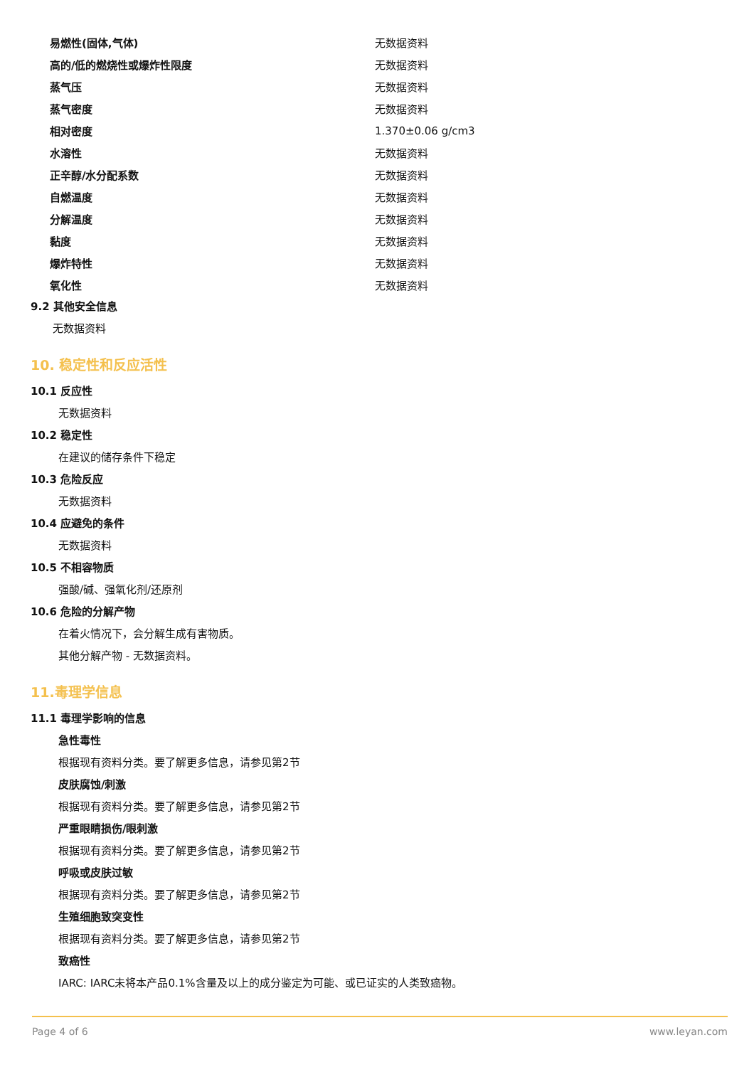| 易燃性(固体,气体) | 无数据资料 |
| 高的/低的燃烧性或爆炸性限度 | 无数据资料 |
| 蒸气压 | 无数据资料 |
| 蒸气密度 | 无数据资料 |
| 相对密度 | 1.370±0.06 g/cm3 |
| 水溶性 | 无数据资料 |
| 正辛醇/水分配系数 | 无数据资料 |
| 自燃温度 | 无数据资料 |
| 分解温度 | 无数据资料 |
| 黏度 | 无数据资料 |
| 爆炸特性 | 无数据资料 |
| 氧化性 | 无数据资料 |
9.2 其他安全信息
无数据资料
10. 稳定性和反应活性
10.1 反应性
无数据资料
10.2 稳定性
在建议的储存条件下稳定
10.3 危险反应
无数据资料
10.4 应避免的条件
无数据资料
10.5 不相容物质
强酸/碱、强氧化剂/还原剂
10.6 危险的分解产物
在着火情况下，会分解生成有害物质。
其他分解产物 - 无数据资料。
11.毒理学信息
11.1 毒理学影响的信息
急性毒性
根据现有资料分类。要了解更多信息，请参见第2节
皮肤腐蚀/刺激
根据现有资料分类。要了解更多信息，请参见第2节
严重眼睛损伤/眼刺激
根据现有资料分类。要了解更多信息，请参见第2节
呼吸或皮肤过敏
根据现有资料分类。要了解更多信息，请参见第2节
生殖细胞致突变性
根据现有资料分类。要了解更多信息，请参见第2节
致癌性
IARC: IARC未将本产品0.1%含量及以上的成分鉴定为可能、或已证实的人类致癌物。
Page 4 of 6 www.leyan.com